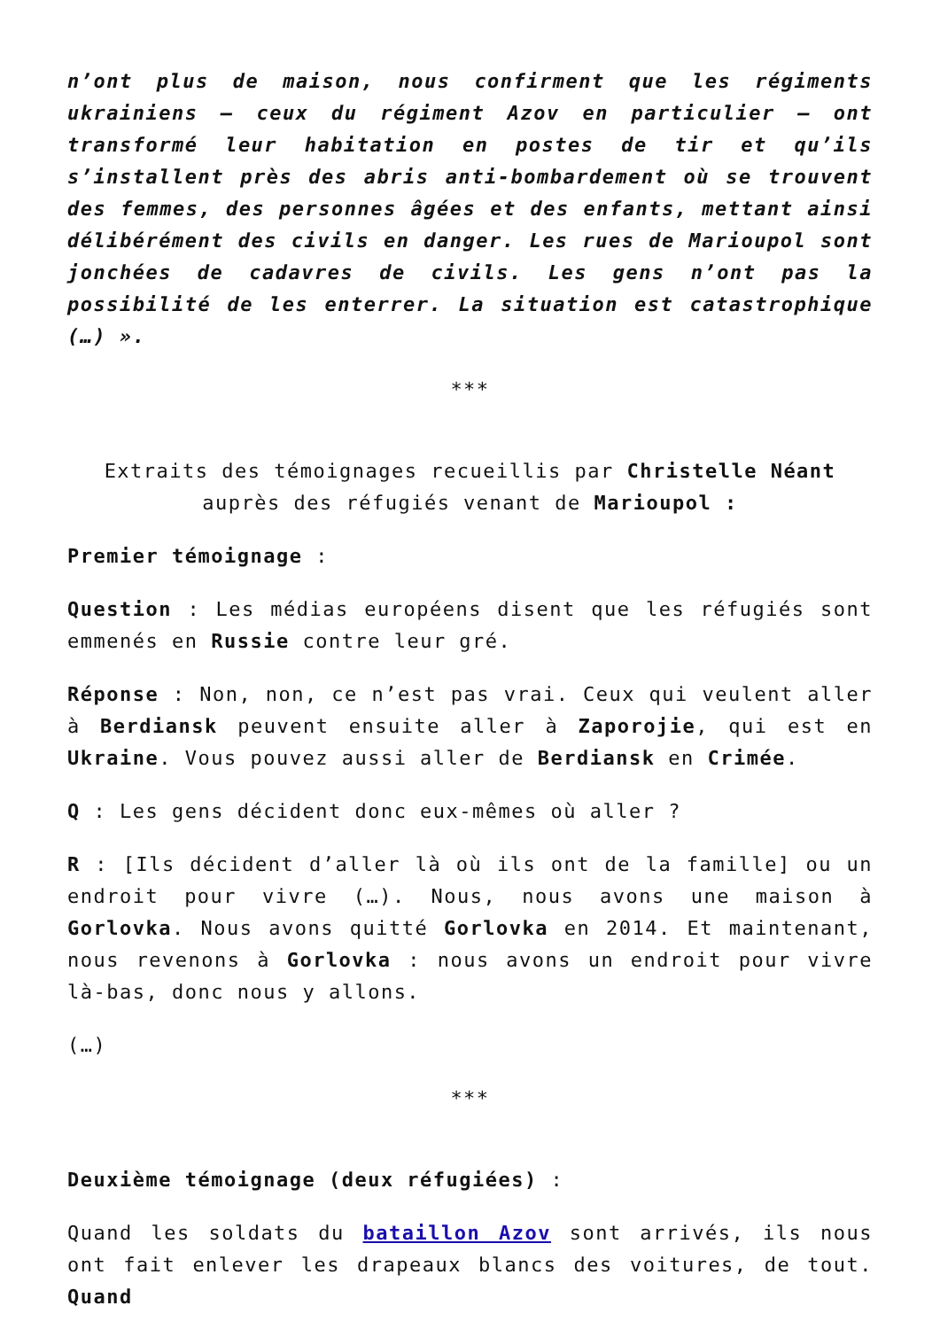n’ont plus de maison, nous confirment que les régiments ukrainiens – ceux du régiment Azov en particulier – ont transformé leur habitation en postes de tir et qu’ils s’installent près des abris anti-bombardement où se trouvent des femmes, des personnes âgées et des enfants, mettant ainsi délibérément des civils en danger. Les rues de Marioupol sont jonchées de cadavres de civils. Les gens n’ont pas la possibilité de les enterrer. La situation est catastrophique (…) ».
***
Extraits des témoignages recueillis par Christelle Néant auprès des réfugiés venant de Marioupol :
Premier témoignage :
Question : Les médias européens disent que les réfugiés sont emmenés en Russie contre leur gré.
Réponse : Non, non, ce n’est pas vrai. Ceux qui veulent aller à Berdiansk peuvent ensuite aller à Zaporojie, qui est en Ukraine. Vous pouvez aussi aller de Berdiansk en Crimée.
Q : Les gens décident donc eux-mêmes où aller ?
R : [Ils décident d’aller là où ils ont de la famille] ou un endroit pour vivre (…). Nous, nous avons une maison à Gorlovka. Nous avons quitté Gorlovka en 2014. Et maintenant, nous revenons à Gorlovka : nous avons un endroit pour vivre là-bas, donc nous y allons.
(…)
***
Deuxième témoignage (deux réfugiées) :
Quand les soldats du bataillon Azov sont arrivés, ils nous ont fait enlever les drapeaux blancs des voitures, de tout. Quand